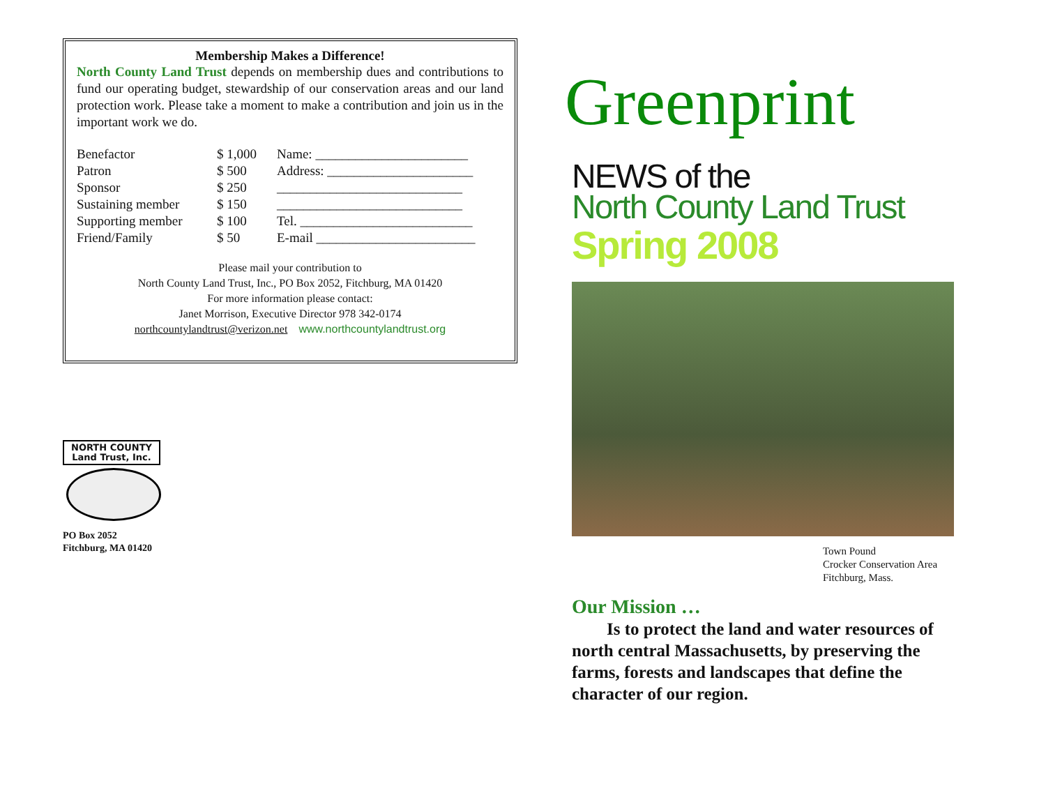Membership Makes a Difference!
North County Land Trust depends on membership dues and contributions to fund our operating budget, stewardship of our conservation areas and our land protection work. Please take a moment to make a contribution and join us in the important work we do.
| Benefactor | $ 1,000 | Name: _______________________ |
| Patron | $ 500 | Address: ______________________ |
| Sponsor | $ 250 | ____________________________ |
| Sustaining member | $ 150 | ____________________________ |
| Supporting member | $ 100 | Tel. __________________________ |
| Friend/Family | $ 50 | E-mail ________________________ |
Please mail your contribution to
North County Land Trust, Inc., PO Box 2052, Fitchburg, MA 01420
For more information please contact:
Janet Morrison, Executive Director 978 342-0174
northcountylandtrust@verizon.net www.northcountylandtrust.org
NORTH COUNTY
Land Trust, Inc.
PO Box 2052
Fitchburg, MA 01420
Greenprint
NEWS of the
North County Land Trust
Spring 2008
Town Pound
Crocker Conservation Area
Fitchburg, Mass.
Our Mission …
Is to protect the land and water resources of north central Massachusetts, by preserving the farms, forests and landscapes that define the character of our region.